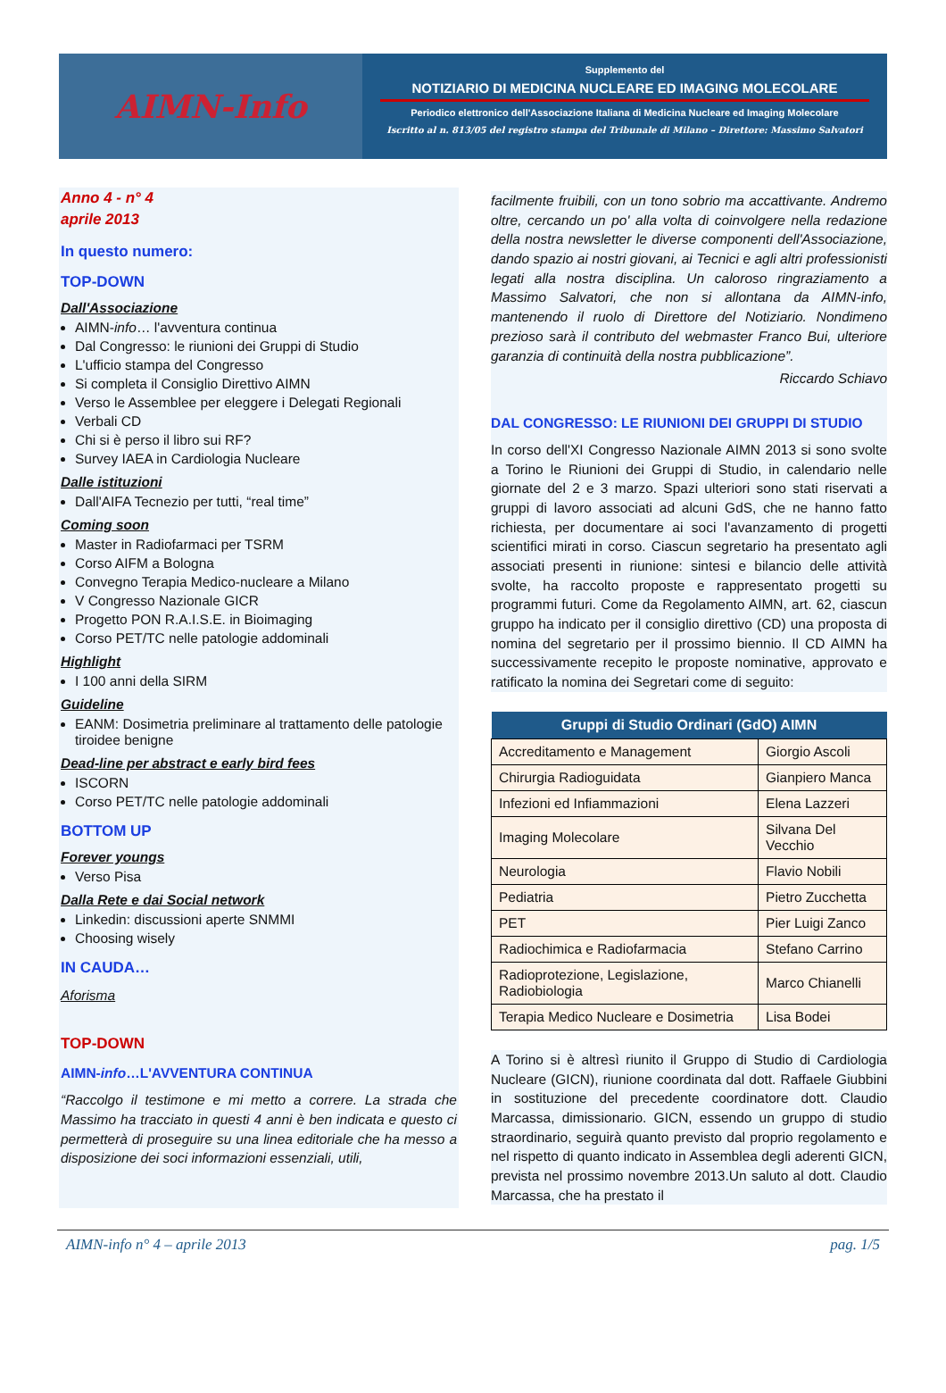AIMN-Info
Supplemento del
NOTIZIARIO DI MEDICINA NUCLEARE ED IMAGING MOLECOLARE
Periodico elettronico dell'Associazione Italiana di Medicina Nucleare ed Imaging Molecolare
Iscritto al n. 813/05 del registro stampa del Tribunale di Milano – Direttore: Massimo Salvatori
Anno 4 - n° 4
aprile 2013
In questo numero:
TOP-DOWN
Dall'Associazione
AIMN-info… l'avventura continua
Dal Congresso: le riunioni dei Gruppi di Studio
L'ufficio stampa del Congresso
Si completa il Consiglio Direttivo AIMN
Verso le Assemblee per eleggere i Delegati Regionali
Verbali CD
Chi si è perso il libro sui RF?
Survey IAEA in Cardiologia Nucleare
Dalle istituzioni
Dall'AIFA Tecnezio per tutti, “real time”
Coming soon
Master in Radiofarmaci per TSRM
Corso AIFM a Bologna
Convegno Terapia Medico-nucleare a Milano
V Congresso Nazionale GICR
Progetto PON R.A.I.S.E. in Bioimaging
Corso PET/TC nelle patologie addominali
Highlight
I 100 anni della SIRM
Guideline
EANM: Dosimetria preliminare al trattamento delle patologie tiroidee benigne
Dead-line per abstract e early bird fees
ISCORN
Corso PET/TC nelle patologie addominali
BOTTOM UP
Forever youngs
Verso Pisa
Dalla Rete e dai Social network
Linkedin: discussioni aperte SNMMI
Choosing wisely
IN CAUDA…
Aforisma
TOP-DOWN
AIMN-info…L'AVVENTURA CONTINUA
“Raccolgo il testimone e mi metto a correre. La strada che Massimo ha tracciato in questi 4 anni è ben indicata e questo ci permetterà di proseguire su una linea editoriale che ha messo a disposizione dei soci informazioni essenziali, utili,
facilmente fruibili, con un tono sobrio ma accattivante. Andremo oltre, cercando un po' alla volta di coinvolgere nella redazione della nostra newsletter le diverse componenti dell'Associazione, dando spazio ai nostri giovani, ai Tecnici e agli altri professionisti legati alla nostra disciplina. Un caloroso ringraziamento a Massimo Salvatori, che non si allontana da AIMN-info, mantenendo il ruolo di Direttore del Notiziario. Nondimeno prezioso sarà il contributo del webmaster Franco Bui, ulteriore garanzia di continuità della nostra pubblicazione”.
Riccardo Schiavo
DAL CONGRESSO: LE RIUNIONI DEI GRUPPI DI STUDIO
In corso dell'XI Congresso Nazionale AIMN 2013 si sono svolte a Torino le Riunioni dei Gruppi di Studio, in calendario nelle giornate del 2 e 3 marzo. Spazi ulteriori sono stati riservati a gruppi di lavoro associati ad alcuni GdS, che ne hanno fatto richiesta, per documentare ai soci l'avanzamento di progetti scientifici mirati in corso. Ciascun segretario ha presentato agli associati presenti in riunione: sintesi e bilancio delle attività svolte, ha raccolto proposte e rappresentato progetti su programmi futuri. Come da Regolamento AIMN, art. 62, ciascun gruppo ha indicato per il consiglio direttivo (CD) una proposta di nomina del segretario per il prossimo biennio. Il CD AIMN ha successivamente recepito le proposte nominative, approvato e ratificato la nomina dei Segretari come di seguito:
| Gruppi di Studio Ordinari (GdO) AIMN | |
| --- | --- |
| Accreditamento e Management | Giorgio Ascoli |
| Chirurgia Radioguidata | Gianpiero Manca |
| Infezioni ed Infiammazioni | Elena Lazzeri |
| Imaging Molecolare | Silvana Del Vecchio |
| Neurologia | Flavio Nobili |
| Pediatria | Pietro Zucchetta |
| PET | Pier Luigi Zanco |
| Radiochimica e Radiofarmacia | Stefano Carrino |
| Radioprotezione, Legislazione, Radiobiologia | Marco Chianelli |
| Terapia Medico Nucleare e Dosimetria | Lisa Bodei |
A Torino si è altresì riunito il Gruppo di Studio di Cardiologia Nucleare (GICN), riunione coordinata dal dott. Raffaele Giubbini in sostituzione del precedente coordinatore dott. Claudio Marcassa, dimissionario. GICN, essendo un gruppo di studio straordinario, seguirà quanto previsto dal proprio regolamento e nel rispetto di quanto indicato in Assemblea degli aderenti GICN, prevista nel prossimo novembre 2013.Un saluto al dott. Claudio Marcassa, che ha prestato il
AIMN-info n° 4 – aprile 2013 pag. 1/5